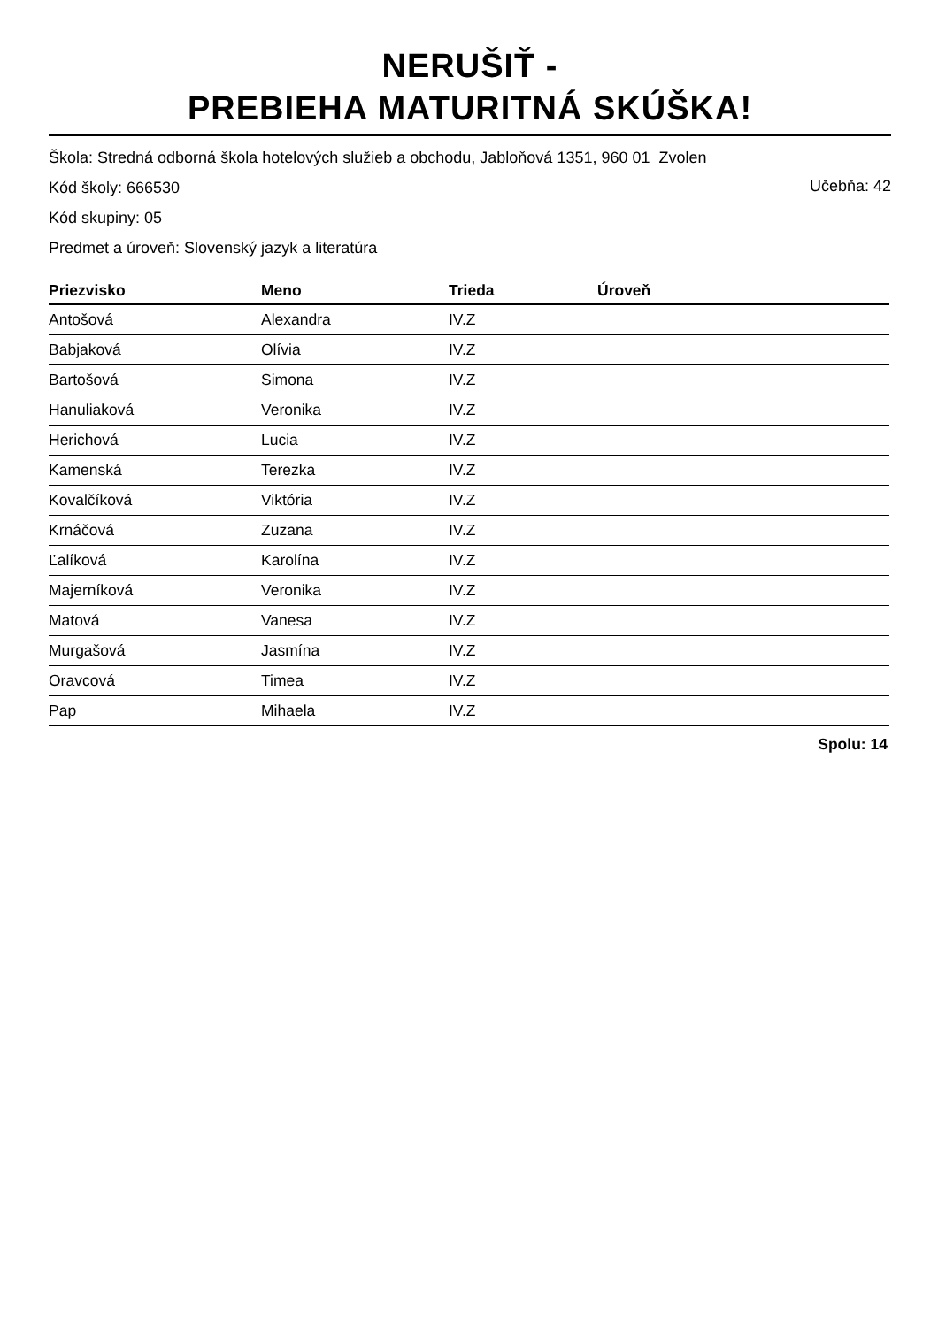NERUŠIŤ -
PREBIEHA MATURITNÁ SKÚŠKA!
Škola: Stredná odborná škola hotelových služieb a obchodu, Jabloňová 1351, 960 01 Zvolen
Učebňa: 42
Kód školy: 666530
Kód skupiny: 05
Predmet a úroveň: Slovenský jazyk a literatúra
| Priezvisko | Meno | Trieda | Úroveň |
| --- | --- | --- | --- |
| Antošová | Alexandra | IV.Z | |
| Babjaková | Olívia | IV.Z | |
| Bartošová | Simona | IV.Z | |
| Hanuliaková | Veronika | IV.Z | |
| Herichová | Lucia | IV.Z | |
| Kamenská | Terezka | IV.Z | |
| Kovalčíková | Viktória | IV.Z | |
| Krnáčová | Zuzana | IV.Z | |
| Ľalíková | Karolína | IV.Z | |
| Majerníková | Veronika | IV.Z | |
| Matová | Vanesa | IV.Z | |
| Murgašová | Jasmína | IV.Z | |
| Oravcová | Timea | IV.Z | |
| Pap | Mihaela | IV.Z | |
Spolu: 14